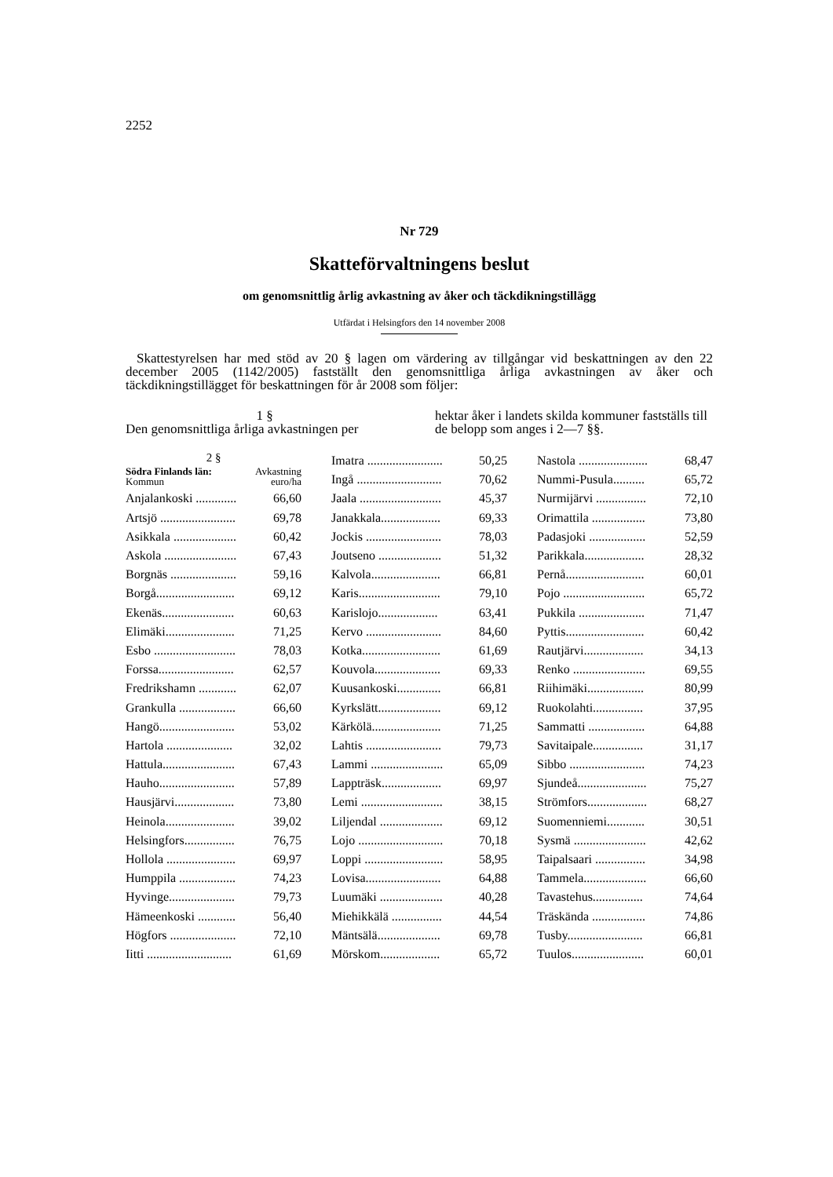2252
Nr 729
Skatteförvaltningens beslut
om genomsnittlig årlig avkastning av åker och täckdikningstillägg
Utfärdat i Helsingfors den 14 november 2008
Skattestyrelsen har med stöd av 20 § lagen om värdering av tillgångar vid beskattningen av den 22 december 2005 (1142/2005) fastställt den genomsnittliga årliga avkastningen av åker och täckdikningstillägget för beskattningen för år 2008 som följer:
1 §
Den genomsnittliga årliga avkastningen per
hektar åker i landets skilda kommuner fastställs till de belopp som anges i 2—7 §§.
| 2 § | |
| Södra Finlands län: Kommun | Avkastning euro/ha |
| Anjalankoski ............. | 66,60 |
| Artsjö ........................ | 69,78 |
| Asikkala .................... | 60,42 |
| Askola ....................... | 67,43 |
| Borgnäs ..................... | 59,16 |
| Borgå......................... | 69,12 |
| Ekenäs....................... | 60,63 |
| Elimäki...................... | 71,25 |
| Esbo .......................... | 78,03 |
| Forssa........................ | 62,57 |
| Fredrikshamn ............ | 62,07 |
| Grankulla .................. | 66,60 |
| Hangö........................ | 53,02 |
| Hartola ..................... | 32,02 |
| Hattula....................... | 67,43 |
| Hauho........................ | 57,89 |
| Hausjärvi................... | 73,80 |
| Heinola...................... | 39,02 |
| Helsingfors................ | 76,75 |
| Hollola ...................... | 69,97 |
| Humppila .................. | 74,23 |
| Hyvinge..................... | 79,73 |
| Hämeenkoski ............ | 56,40 |
| Högfors ..................... | 72,10 |
| Iitti ........................... | 61,69 |
| Imatra ........................ | 50,25 |
| Ingå ........................... | 70,62 |
| Jaala .......................... | 45,37 |
| Janakkala................... | 69,33 |
| Jockis ........................ | 78,03 |
| Joutseno .................... | 51,32 |
| Kalvola...................... | 66,81 |
| Karis.......................... | 79,10 |
| Karislojo................... | 63,41 |
| Kervo ........................ | 84,60 |
| Kotka......................... | 61,69 |
| Kouvola..................... | 69,33 |
| Kuusankoski.............. | 66,81 |
| Kyrkslätt.................... | 69,12 |
| Kärkölä...................... | 71,25 |
| Lahtis ........................ | 79,73 |
| Lammi ....................... | 65,09 |
| Lappträsk................... | 69,97 |
| Lemi .......................... | 38,15 |
| Liljendal .................... | 69,12 |
| Lojo ........................... | 70,18 |
| Loppi ......................... | 58,95 |
| Lovisa........................ | 64,88 |
| Luumäki .................... | 40,28 |
| Miehikkälä ................ | 44,54 |
| Mäntsälä.................... | 69,78 |
| Mörskom................... | 65,72 |
| Nastola ...................... | 68,47 |
| Nummi-Pusula.......... | 65,72 |
| Nurmijärvi ................ | 72,10 |
| Orimattila ................. | 73,80 |
| Padasjoki .................. | 52,59 |
| Parikkala................... | 28,32 |
| Pernå......................... | 60,01 |
| Pojo .......................... | 65,72 |
| Pukkila ..................... | 71,47 |
| Pyttis......................... | 60,42 |
| Rautjärvi................... | 34,13 |
| Renko ....................... | 69,55 |
| Riihimäki.................. | 80,99 |
| Ruokolahti................ | 37,95 |
| Sammatti .................. | 64,88 |
| Savitaipale................ | 31,17 |
| Sibbo ........................ | 74,23 |
| Sjundeå...................... | 75,27 |
| Strömfors................... | 68,27 |
| Suomenniemi............ | 30,51 |
| Sysmä ....................... | 42,62 |
| Taipalsaari ................ | 34,98 |
| Tammela.................... | 66,60 |
| Tavastehus................ | 74,64 |
| Träskända ................. | 74,86 |
| Tusby........................ | 66,81 |
| Tuulos....................... | 60,01 |